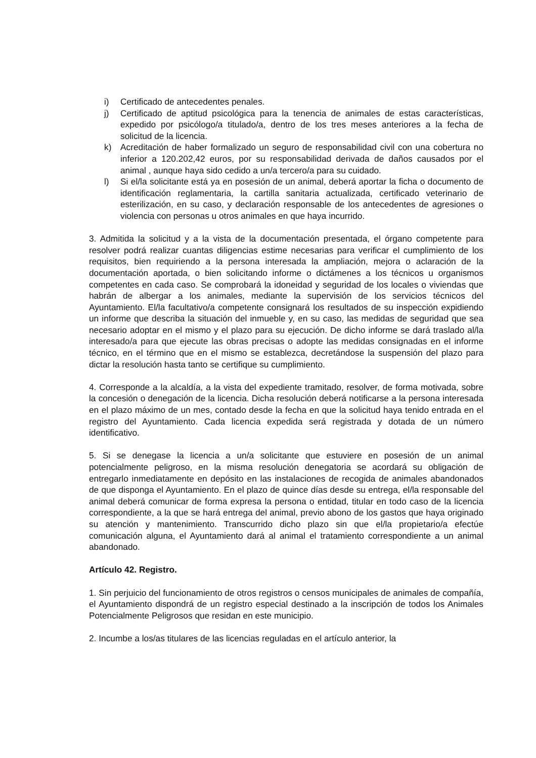i) Certificado de antecedentes penales.
j) Certificado de aptitud psicológica para la tenencia de animales de estas características, expedido por psicólogo/a titulado/a, dentro de los tres meses anteriores a la fecha de solicitud de la licencia.
k) Acreditación de haber formalizado un seguro de responsabilidad civil con una cobertura no inferior a 120.202,42 euros, por su responsabilidad derivada de daños causados por el animal , aunque haya sido cedido a un/a tercero/a para su cuidado.
l) Si el/la solicitante está ya en posesión de un animal, deberá aportar la ficha o documento de identificación reglamentaria, la cartilla sanitaria actualizada, certificado veterinario de esterilización, en su caso, y declaración responsable de los antecedentes de agresiones o violencia con personas u otros animales en que haya incurrido.
3. Admitida la solicitud y a la vista de la documentación presentada, el órgano competente para resolver podrá realizar cuantas diligencias estime necesarias para verificar el cumplimiento de los requisitos, bien requiriendo a la persona interesada la ampliación, mejora o aclaración de la documentación aportada, o bien solicitando informe o dictámenes a los técnicos u organismos competentes en cada caso. Se comprobará la idoneidad y seguridad de los locales o viviendas que habrán de albergar a los animales, mediante la supervisión de los servicios técnicos del Ayuntamiento. El/la facultativo/a competente consignará los resultados de su inspección expidiendo un informe que describa la situación del inmueble y, en su caso, las medidas de seguridad que sea necesario adoptar en el mismo y el plazo para su ejecución. De dicho informe se dará traslado al/la interesado/a para que ejecute las obras precisas o adopte las medidas consignadas en el informe técnico, en el término que en el mismo se establezca, decretándose la suspensión del plazo para dictar la resolución hasta tanto se certifique su cumplimiento.
4. Corresponde a la alcaldía, a la vista del expediente tramitado, resolver, de forma motivada, sobre la concesión o denegación de la licencia. Dicha resolución deberá notificarse a la persona interesada en el plazo máximo de un mes, contado desde la fecha en que la solicitud haya tenido entrada en el registro del Ayuntamiento. Cada licencia expedida será registrada y dotada de un número identificativo.
5. Si se denegase la licencia a un/a solicitante que estuviere en posesión de un animal potencialmente peligroso, en la misma resolución denegatoria se acordará su obligación de entregarlo inmediatamente en depósito en las instalaciones de recogida de animales abandonados de que disponga el Ayuntamiento. En el plazo de quince días desde su entrega, el/la responsable del animal deberá comunicar de forma expresa la persona o entidad, titular en todo caso de la licencia correspondiente, a la que se hará entrega del animal, previo abono de los gastos que haya originado su atención y mantenimiento. Transcurrido dicho plazo sin que el/la propietario/a efectúe comunicación alguna, el Ayuntamiento dará al animal el tratamiento correspondiente a un animal abandonado.
Artículo 42. Registro.
1. Sin perjuicio del funcionamiento de otros registros o censos municipales de animales de compañía, el Ayuntamiento dispondrá de un registro especial destinado a la inscripción de todos los Animales Potencialmente Peligrosos que residan en este municipio.
2. Incumbe a los/as titulares de las licencias reguladas en el artículo anterior, la